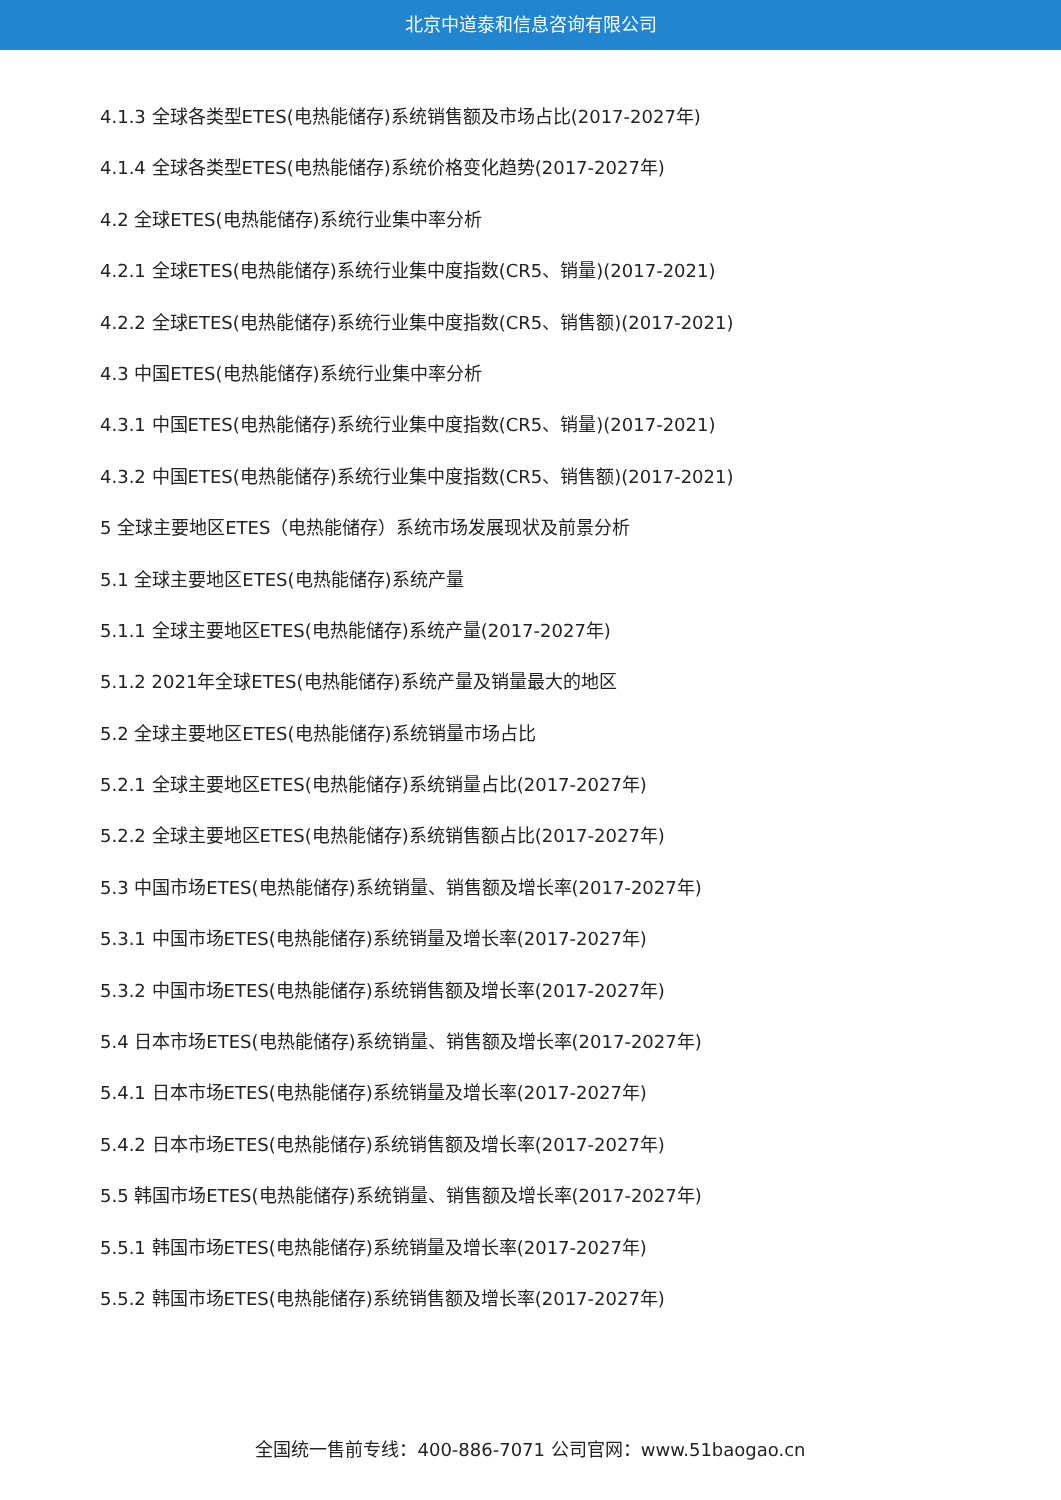北京中道泰和信息咨询有限公司
4.1.3 全球各类型ETES(电热能储存)系统销售额及市场占比(2017-2027年)
4.1.4 全球各类型ETES(电热能储存)系统价格变化趋势(2017-2027年)
4.2 全球ETES(电热能储存)系统行业集中率分析
4.2.1 全球ETES(电热能储存)系统行业集中度指数(CR5、销量)(2017-2021)
4.2.2 全球ETES(电热能储存)系统行业集中度指数(CR5、销售额)(2017-2021)
4.3 中国ETES(电热能储存)系统行业集中率分析
4.3.1 中国ETES(电热能储存)系统行业集中度指数(CR5、销量)(2017-2021)
4.3.2 中国ETES(电热能储存)系统行业集中度指数(CR5、销售额)(2017-2021)
5 全球主要地区ETES（电热能储存）系统市场发展现状及前景分析
5.1 全球主要地区ETES(电热能储存)系统产量
5.1.1 全球主要地区ETES(电热能储存)系统产量(2017-2027年)
5.1.2 2021年全球ETES(电热能储存)系统产量及销量最大的地区
5.2 全球主要地区ETES(电热能储存)系统销量市场占比
5.2.1 全球主要地区ETES(电热能储存)系统销量占比(2017-2027年)
5.2.2 全球主要地区ETES(电热能储存)系统销售额占比(2017-2027年)
5.3 中国市场ETES(电热能储存)系统销量、销售额及增长率(2017-2027年)
5.3.1 中国市场ETES(电热能储存)系统销量及增长率(2017-2027年)
5.3.2 中国市场ETES(电热能储存)系统销售额及增长率(2017-2027年)
5.4 日本市场ETES(电热能储存)系统销量、销售额及增长率(2017-2027年)
5.4.1 日本市场ETES(电热能储存)系统销量及增长率(2017-2027年)
5.4.2 日本市场ETES(电热能储存)系统销售额及增长率(2017-2027年)
5.5 韩国市场ETES(电热能储存)系统销量、销售额及增长率(2017-2027年)
5.5.1 韩国市场ETES(电热能储存)系统销量及增长率(2017-2027年)
5.5.2 韩国市场ETES(电热能储存)系统销售额及增长率(2017-2027年)
全国统一售前专线：400-886-7071 公司官网：www.51baogao.cn